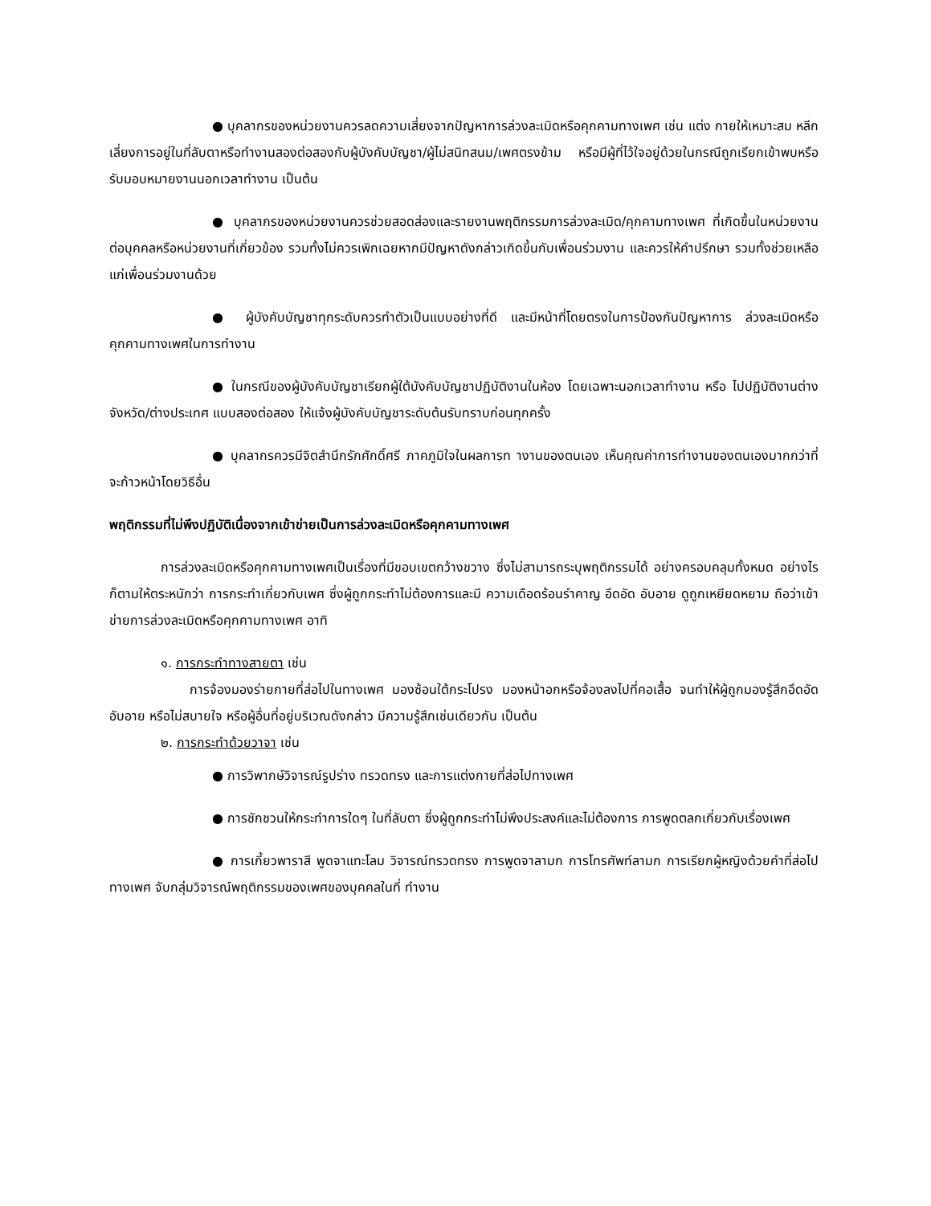● บุคลากรของหน่วยงานควรลดความเสี่ยงจากปัญหาการล่วงละเมิดหรือคุกคามทางเพศ เช่น แต่ง กายให้เหมาะสม หลีกเลี่ยงการอยู่ในที่ลับตาหรือทำงานสองต่อสองกับผู้บังคับบัญชา/ผู้ไม่สนิทสนม/เพศตรงข้าม หรือมีผู้ที่ไว้ใจอยู่ด้วยในกรณีถูกเรียกเข้าพบหรือรับมอบหมายงานนอกเวลาทำงาน เป็นต้น
● บุคลากรของหน่วยงานควรช่วยสอดส่องและรายงานพฤติกรรมการล่วงละเมิด/คุกคามทางเพศ ที่เกิดขึ้นในหน่วยงานต่อบุคคลหรือหน่วยงานที่เกี่ยวข้อง รวมทั้งไม่ควรเพิกเฉยหากมีปัญหาดังกล่าวเกิดขึ้นกับเพื่อนร่วมงาน และควรให้คำปรึกษา รวมทั้งช่วยเหลือแก่เพื่อนร่วมงานด้วย
● ผู้บังคับบัญชาทุกระดับควรทำตัวเป็นแบบอย่างที่ดี และมีหน้าที่โดยตรงในการป้องกันปัญหาการ ล่วงละเมิดหรือคุกคามทางเพศในการทำงาน
● ในกรณีของผู้บังคับบัญชาเรียกผู้ใต้บังคับบัญชาปฏิบัติงานในห้อง โดยเฉพาะนอกเวลาทำงาน หรือ ไปปฏิบัติงานต่างจังหวัด/ต่างประเทศ แบบสองต่อสอง ให้แจ้งผู้บังคับบัญชาระดับต้นรับทราบก่อนทุกครั้ง
● บุคลากรควรมีจิตสำนึกรักศักดิ์ศรี ภาคภูมิใจในผลการท างานของตนเอง เห็นคุณค่าการทำงานของตนเองมากกว่าที่จะก้าวหน้าโดยวิธีอื่น
พฤติกรรมที่ไม่พึงปฏิบัติเนื่องจากเข้าข่ายเป็นการล่วงละเมิดหรือคุกคามทางเพศ
การล่วงละเมิดหรือคุกคามทางเพศเป็นเรื่องที่มีขอบเขตกว้างขวาง ซึ่งไม่สามารถระบุพฤติกรรมได้ อย่างครอบคลุมทั้งหมด อย่างไรก็ตามให้ตระหนักว่า การกระทำเกี่ยวกับเพศ ซึ่งผู้ถูกกระทำไม่ต้องการและมี ความเดือดร้อนรำคาญ อึดอัด อับอาย ดูถูกเหยียดหยาม ถือว่าเข้าข่ายการล่วงละเมิดหรือคุกคามทางเพศ อาทิ
๑. การกระทำทางสายตา เช่น
การจ้องมองร่ายกายที่ส่อไปในทางเพศ มองซ้อนใต้กระโปรง มองหน้าอกหรือจ้องลงไปที่คอเสื้อ จนทำให้ผู้ถูกมองรู้สึกอึดอัด อับอาย หรือไม่สบายใจ หรือผู้อื่นที่อยู่บริเวณดังกล่าว มีความรู้สึกเช่นเดียวกัน เป็นต้น
๒. การกระทำด้วยวาจา เช่น
● การวิพากษ์วิจารณ์รูปร่าง ทรวดทรง และการแต่งกายที่ส่อไปทางเพศ
● การชักชวนให้กระทำการใดๆ ในที่ลับตา ซึ่งผู้ถูกกระทำไม่พึงประสงค์และไม่ต้องการ การพูดตลกเกี่ยวกับเรื่องเพศ
● การเกี้ยวพาราสี พูดจาแทะโลม วิจารณ์ทรวดทรง การพูดจาลามก การโทรศัพท์ลามก การเรียกผู้หญิงด้วยคำที่ส่อไปทางเพศ จับกลุ่มวิจารณ์พฤติกรรมของเพศของบุคคลในที่ ทำงาน